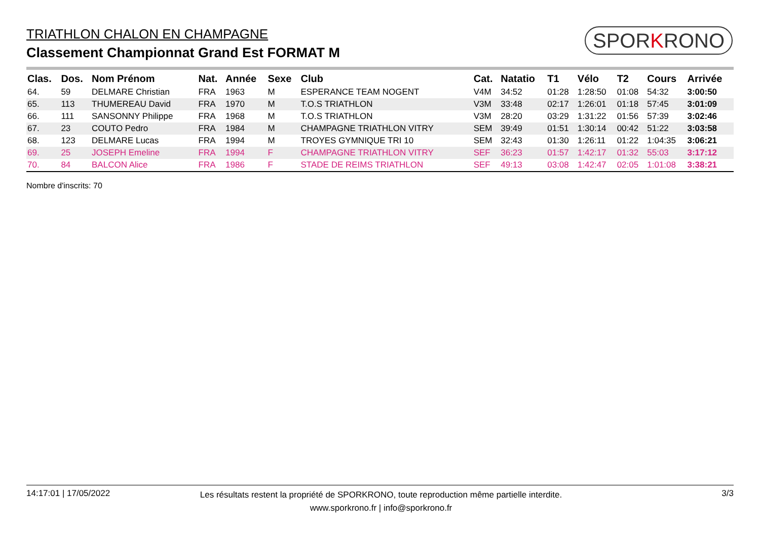TRIATHLON CHALON EN CHAMPAGNE
Classement Championnat Grand Est FORMAT M
SPORKRONO
| Clas. | Dos. | Nom Prénom | Nat. | Année | Sexe | Club | Cat. | Natatio | T1 | Vélo | T2 | Cours | Arrivée |
| --- | --- | --- | --- | --- | --- | --- | --- | --- | --- | --- | --- | --- | --- |
| 64. | 59 | DELMARE Christian | FRA | 1963 | M | ESPERANCE TEAM NOGENT | V4M | 34:52 | 01:28 | 1:28:50 | 01:08 | 54:32 | 3:00:50 |
| 65. | 113 | THUMEREAU David | FRA | 1970 | M | T.O.S TRIATHLON | V3M | 33:48 | 02:17 | 1:26:01 | 01:18 | 57:45 | 3:01:09 |
| 66. | 111 | SANSONNY Philippe | FRA | 1968 | M | T.O.S TRIATHLON | V3M | 28:20 | 03:29 | 1:31:22 | 01:56 | 57:39 | 3:02:46 |
| 67. | 23 | COUTO Pedro | FRA | 1984 | M | CHAMPAGNE TRIATHLON VITRY | SEM | 39:49 | 01:51 | 1:30:14 | 00:42 | 51:22 | 3:03:58 |
| 68. | 123 | DELMARE Lucas | FRA | 1994 | M | TROYES GYMNIQUE TRI 10 | SEM | 32:43 | 01:30 | 1:26:11 | 01:22 | 1:04:35 | 3:06:21 |
| 69. | 25 | JOSEPH Emeline | FRA | 1994 | F | CHAMPAGNE TRIATHLON VITRY | SEF | 36:23 | 01:57 | 1:42:17 | 01:32 | 55:03 | 3:17:12 |
| 70. | 84 | BALCON Alice | FRA | 1986 | F | STADE DE REIMS TRIATHLON | SEF | 49:13 | 03:08 | 1:42:47 | 02:05 | 1:01:08 | 3:38:21 |
Nombre d'inscrits: 70
14:17:01 | 17/05/2022
Les résultats restent la propriété de SPORKRONO, toute reproduction même partielle interdite.
www.sporkrono.fr | info@sporkrono.fr
3/3